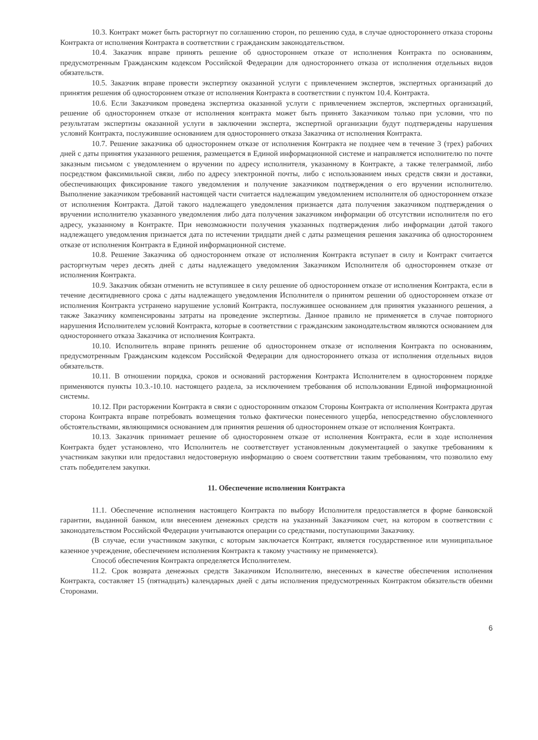10.3. Контракт может быть расторгнут по соглашению сторон, по решению суда, в случае одностороннего отказа стороны Контракта от исполнения Контракта в соответствии с гражданским законодательством.
10.4. Заказчик вправе принять решение об одностороннем отказе от исполнения Контракта по основаниям, предусмотренным Гражданским кодексом Российской Федерации для одностороннего отказа от исполнения отдельных видов обязательств.
10.5. Заказчик вправе провести экспертизу оказанной услуги с привлечением экспертов, экспертных организаций до принятия решения об одностороннем отказе от исполнения Контракта в соответствии с пунктом 10.4. Контракта.
10.6. Если Заказчиком проведена экспертиза оказанной услуги с привлечением экспертов, экспертных организаций, решение об одностороннем отказе от исполнения контракта может быть принято Заказчиком только при условии, что по результатам экспертизы оказанной услуги в заключении эксперта, экспертной организации будут подтверждены нарушения условий Контракта, послужившие основанием для одностороннего отказа Заказчика от исполнения Контракта.
10.7. Решение заказчика об одностороннем отказе от исполнения Контракта не позднее чем в течение 3 (трех) рабочих дней с даты принятия указанного решения, размещается в Единой информационной системе и направляется исполнителю по почте заказным письмом с уведомлением о вручении по адресу исполнителя, указанному в Контракте, а также телеграммой, либо посредством факсимильной связи, либо по адресу электронной почты, либо с использованием иных средств связи и доставки, обеспечивающих фиксирование такого уведомления и получение заказчиком подтверждения о его вручении исполнителю. Выполнение заказчиком требований настоящей части считается надлежащим уведомлением исполнителя об одностороннем отказе от исполнения Контракта. Датой такого надлежащего уведомления признается дата получения заказчиком подтверждения о вручении исполнителю указанного уведомления либо дата получения заказчиком информации об отсутствии исполнителя по его адресу, указанному в Контракте. При невозможности получения указанных подтверждения либо информации датой такого надлежащего уведомления признается дата по истечении тридцати дней с даты размещения решения заказчика об одностороннем отказе от исполнения Контракта в Единой информационной системе.
10.8. Решение Заказчика об одностороннем отказе от исполнения Контракта вступает в силу и Контракт считается расторгнутым через десять дней с даты надлежащего уведомления Заказчиком Исполнителя об одностороннем отказе от исполнения Контракта.
10.9. Заказчик обязан отменить не вступившее в силу решение об одностороннем отказе от исполнения Контракта, если в течение десятидневного срока с даты надлежащего уведомления Исполнителя о принятом решении об одностороннем отказе от исполнения Контракта устранено нарушение условий Контракта, послужившее основанием для принятия указанного решения, а также Заказчику компенсированы затраты на проведение экспертизы. Данное правило не применяется в случае повторного нарушения Исполнителем условий Контракта, которые в соответствии с гражданским законодательством являются основанием для одностороннего отказа Заказчика от исполнения Контракта.
10.10. Исполнитель вправе принять решение об одностороннем отказе от исполнения Контракта по основаниям, предусмотренным Гражданским кодексом Российской Федерации для одностороннего отказа от исполнения отдельных видов обязательств.
10.11. В отношении порядка, сроков и оснований расторжения Контракта Исполнителем в одностороннем порядке применяются пункты 10.3.-10.10. настоящего раздела, за исключением требования об использовании Единой информационной системы.
10.12. При расторжении Контракта в связи с односторонним отказом Стороны Контракта от исполнения Контракта другая сторона Контракта вправе потребовать возмещения только фактически понесенного ущерба, непосредственно обусловленного обстоятельствами, являющимися основанием для принятия решения об одностороннем отказе от исполнения Контракта.
10.13. Заказчик принимает решение об одностороннем отказе от исполнения Контракта, если в ходе исполнения Контракта будет установлено, что Исполнитель не соответствует установленным документацией о закупке требованиям к участникам закупки или предоставил недостоверную информацию о своем соответствии таким требованиям, что позволило ему стать победителем закупки.
11. Обеспечение исполнения Контракта
11.1. Обеспечение исполнения настоящего Контракта по выбору Исполнителя предоставляется в форме банковской гарантии, выданной банком, или внесением денежных средств на указанный Заказчиком счет, на котором в соответствии с законодательством Российской Федерации учитываются операции со средствами, поступающими Заказчику.
(В случае, если участником закупки, с которым заключается Контракт, является государственное или муниципальное казенное учреждение, обеспечением исполнения Контракта к такому участнику не применяется).
Способ обеспечения Контракта определяется Исполнителем.
11.2. Срок возврата денежных средств Заказчиком Исполнителю, внесенных в качестве обеспечения исполнения Контракта, составляет 15 (пятнадцать) календарных дней с даты исполнения предусмотренных Контрактом обязательств обеими Сторонами.
6